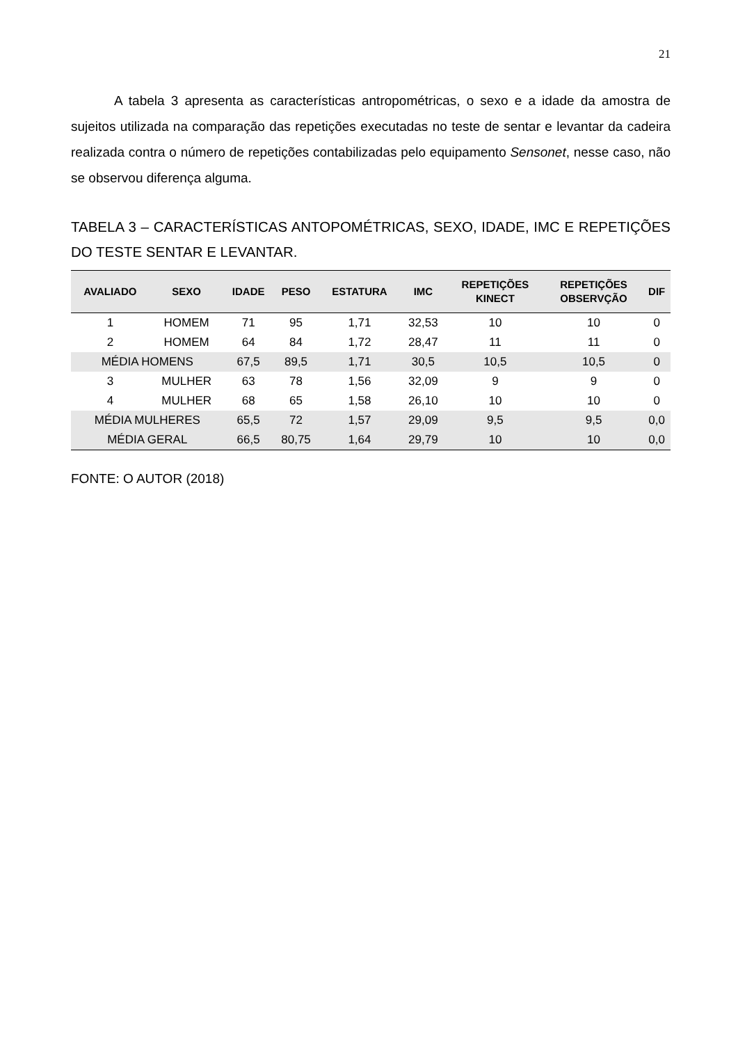21
A tabela 3 apresenta as características antropométricas, o sexo e a idade da amostra de sujeitos utilizada na comparação das repetições executadas no teste de sentar e levantar da cadeira realizada contra o número de repetições contabilizadas pelo equipamento Sensonet, nesse caso, não se observou diferença alguma.
TABELA 3 – CARACTERÍSTICAS ANTOPOMÉTRICAS, SEXO, IDADE, IMC E REPETIÇÕES DO TESTE SENTAR E LEVANTAR.
| AVALIADO | SEXO | IDADE | PESO | ESTATURA | IMC | REPETIÇÕES KINECT | REPETIÇÕES OBSERVÇÃO | DIF |
| --- | --- | --- | --- | --- | --- | --- | --- | --- |
| 1 | HOMEM | 71 | 95 | 1,71 | 32,53 | 10 | 10 | 0 |
| 2 | HOMEM | 64 | 84 | 1,72 | 28,47 | 11 | 11 | 0 |
| MÉDIA HOMENS | | 67,5 | 89,5 | 1,71 | 30,5 | 10,5 | 10,5 | 0 |
| 3 | MULHER | 63 | 78 | 1,56 | 32,09 | 9 | 9 | 0 |
| 4 | MULHER | 68 | 65 | 1,58 | 26,10 | 10 | 10 | 0 |
| MÉDIA MULHERES | | 65,5 | 72 | 1,57 | 29,09 | 9,5 | 9,5 | 0,0 |
| MÉDIA GERAL | | 66,5 | 80,75 | 1,64 | 29,79 | 10 | 10 | 0,0 |
FONTE: O AUTOR (2018)